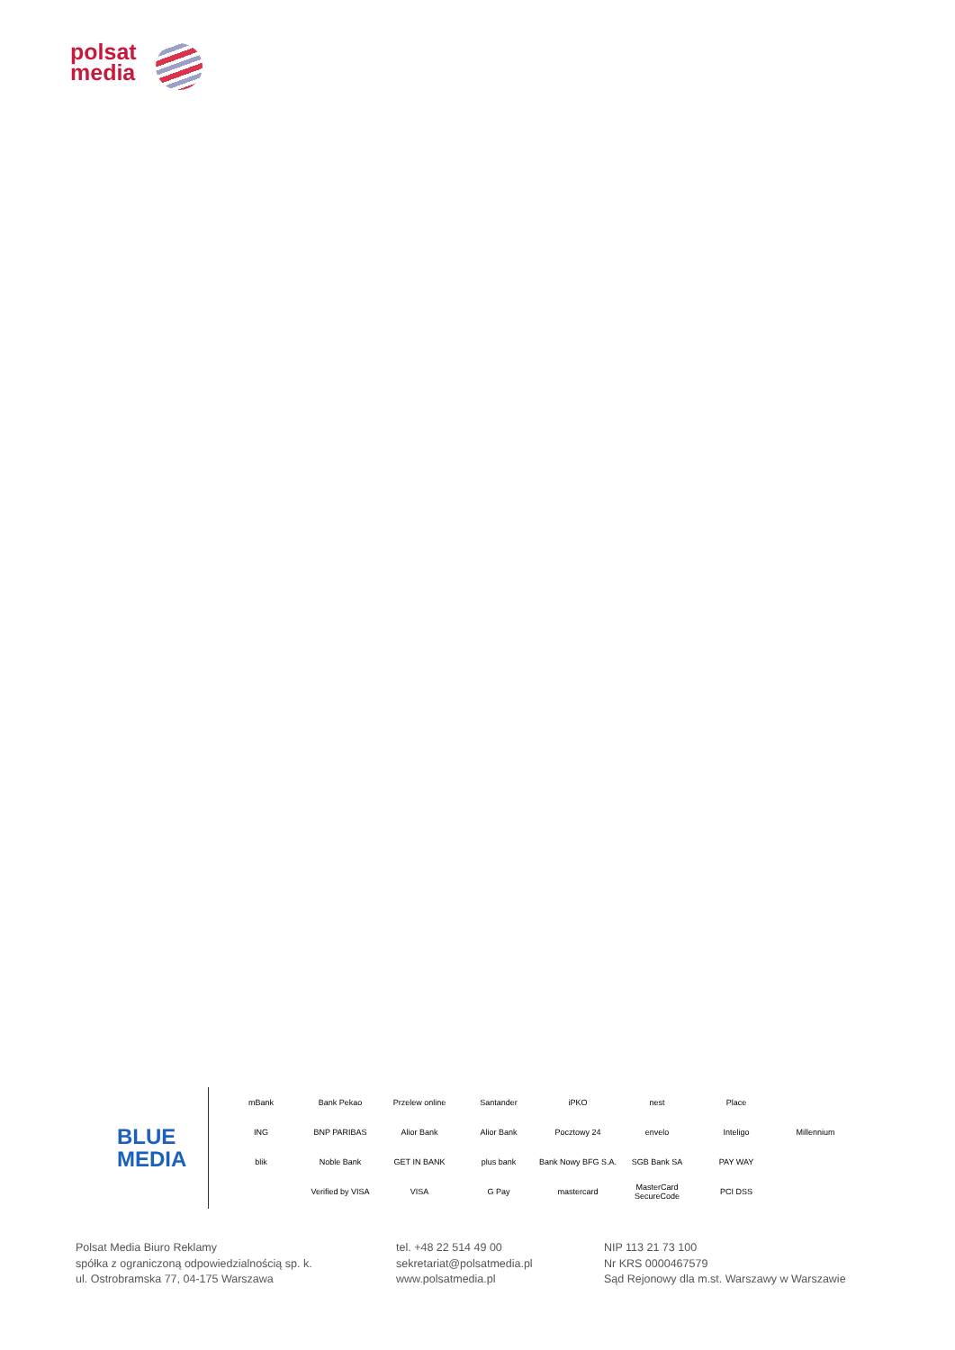polsat
media
BLUE
MEDIA
mBank Bank Pekao Przelew online Santander iPKO nest Place ING BNP PARIBAS Alior Bank Alior Bank Pocztowy 24 envelo Inteligo Millennium blik Noble Bank GET IN BANK plus bank Bank Nowy BFG S.A. SGB Bank SA PAY WAY Verified by VISA VISA G Pay mastercard MasterCard SecureCode PCI DSS
Polsat Media Biuro Reklamy
spółka z ograniczoną odpowiedzialnością sp. k.
ul. Ostrobramska 77, 04-175 Warszawa
tel. +48 22 514 49 00
sekretariat@polsatmedia.pl
www.polsatmedia.pl
NIP 113 21 73 100
Nr KRS 0000467579
Sąd Rejonowy dla m.st. Warszawy w Warszawie